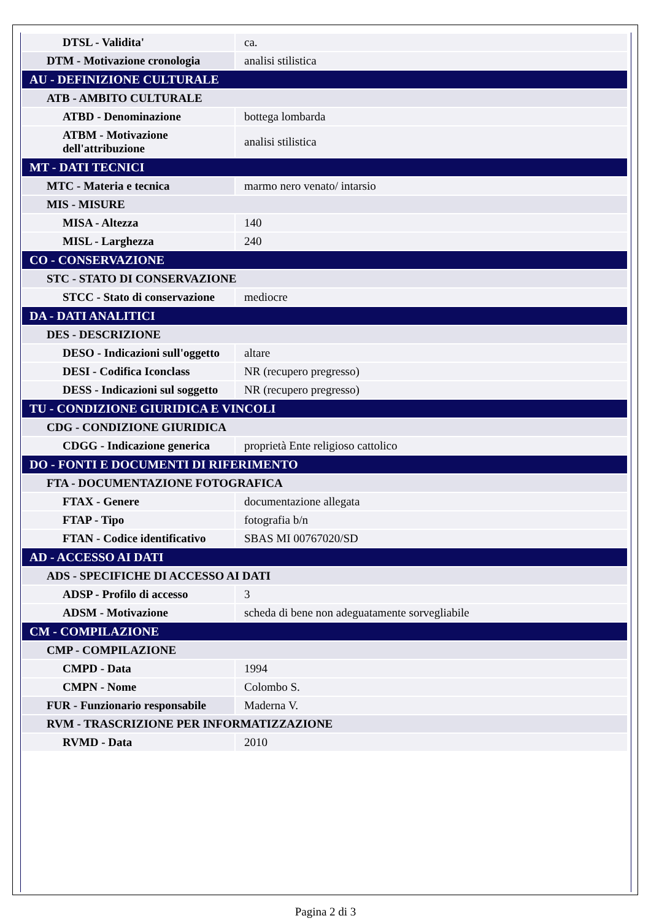| DTSL - Validita' | ca. |
| DTM - Motivazione cronologia | analisi stilistica |
| AU - DEFINIZIONE CULTURALE | |
| ATB - AMBITO CULTURALE | |
| ATBD - Denominazione | bottega lombarda |
| ATBM - Motivazione dell'attribuzione | analisi stilistica |
| MT - DATI TECNICI | |
| MTC - Materia e tecnica | marmo nero venato/ intarsio |
| MIS - MISURE | |
| MISA - Altezza | 140 |
| MISL - Larghezza | 240 |
| CO - CONSERVAZIONE | |
| STC - STATO DI CONSERVAZIONE | |
| STCC - Stato di conservazione | mediocre |
| DA - DATI ANALITICI | |
| DES - DESCRIZIONE | |
| DESO - Indicazioni sull'oggetto | altare |
| DESI - Codifica Iconclass | NR (recupero pregresso) |
| DESS - Indicazioni sul soggetto | NR (recupero pregresso) |
| TU - CONDIZIONE GIURIDICA E VINCOLI | |
| CDG - CONDIZIONE GIURIDICA | |
| CDGG - Indicazione generica | proprietà Ente religioso cattolico |
| DO - FONTI E DOCUMENTI DI RIFERIMENTO | |
| FTA - DOCUMENTAZIONE FOTOGRAFICA | |
| FTAX - Genere | documentazione allegata |
| FTAP - Tipo | fotografia b/n |
| FTAN - Codice identificativo | SBAS MI 00767020/SD |
| AD - ACCESSO AI DATI | |
| ADS - SPECIFICHE DI ACCESSO AI DATI | |
| ADSP - Profilo di accesso | 3 |
| ADSM - Motivazione | scheda di bene non adeguatamente sorvegliabile |
| CM - COMPILAZIONE | |
| CMP - COMPILAZIONE | |
| CMPD - Data | 1994 |
| CMPN - Nome | Colombo S. |
| FUR - Funzionario responsabile | Maderna V. |
| RVM - TRASCRIZIONE PER INFORMATIZZAZIONE | |
| RVMD - Data | 2010 |
Pagina 2 di 3